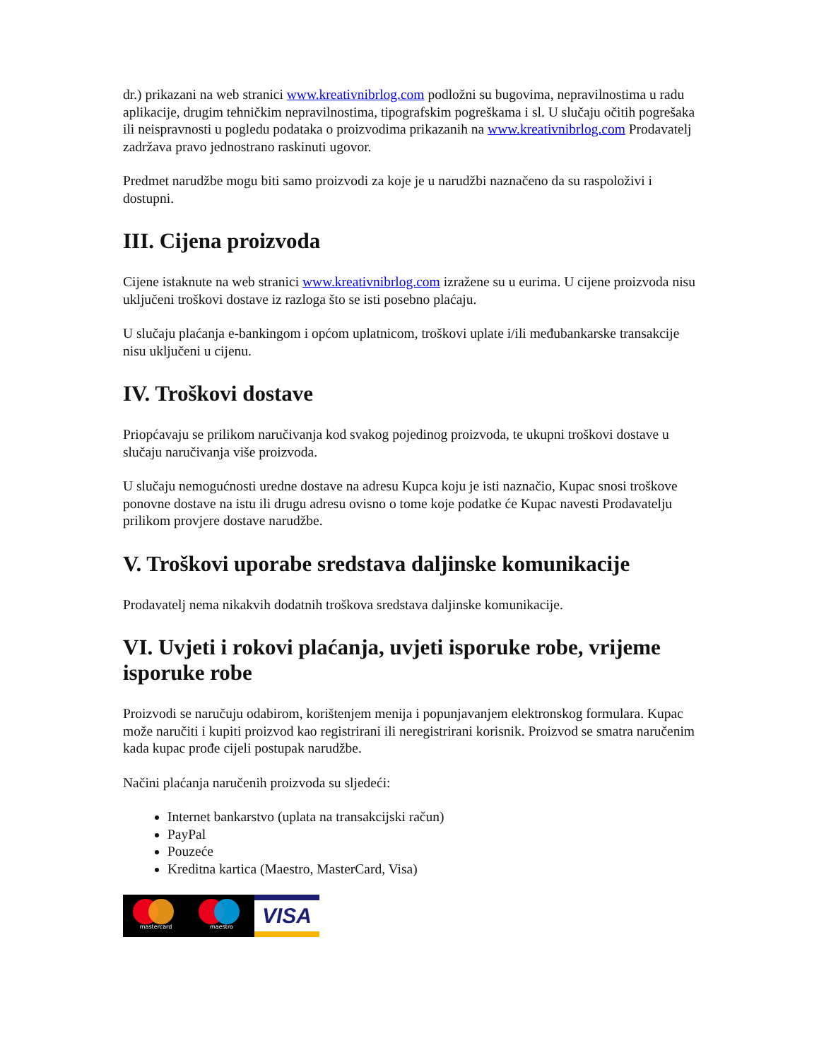dr.) prikazani na web stranici www.kreativnibrlog.com podložni su bugovima, nepravilnostima u radu aplikacije, drugim tehničkim nepravilnostima, tipografskim pogreškama i sl. U slučaju očitih pogrešaka ili neispravnosti u pogledu podataka o proizvodima prikazanih na www.kreativnibrlog.com Prodavatelj zadržava pravo jednostrano raskinuti ugovor.
Predmet narudžbe mogu biti samo proizvodi za koje je u narudžbi naznačeno da su raspoloživi i dostupni.
III. Cijena proizvoda
Cijene istaknute na web stranici www.kreativnibrlog.com izražene su u eurima. U cijene proizvoda nisu uključeni troškovi dostave iz razloga što se isti posebno plaćaju.
U slučaju plaćanja e-bankingom i općom uplatnicom, troškovi uplate i/ili međubankarske transakcije nisu uključeni u cijenu.
IV. Troškovi dostave
Priopćavaju se prilikom naručivanja kod svakog pojedinog proizvoda, te ukupni troškovi dostave u slučaju naručivanja više proizvoda.
U slučaju nemogućnosti uredne dostave na adresu Kupca koju je isti naznačio, Kupac snosi troškove ponovne dostave na istu ili drugu adresu ovisno o tome koje podatke će Kupac navesti Prodavatelju prilikom provjere dostave narudžbe.
V. Troškovi uporabe sredstava daljinske komunikacije
Prodavatelj nema nikakvih dodatnih troškova sredstava daljinske komunikacije.
VI. Uvjeti i rokovi plaćanja, uvjeti isporuke robe, vrijeme isporuke robe
Proizvodi se naručuju odabirom, korištenjem menija i popunjavanjem elektronskog formulara. Kupac može naručiti i kupiti proizvod kao registrirani ili neregistrirani korisnik. Proizvod se smatra naručenim kada kupac prođe cijeli postupak narudžbe.
Načini plaćanja naručenih proizvoda su sljedeći:
Internet bankarstvo (uplata na transakcijski račun)
PayPal
Pouzeće
Kreditna kartica (Maestro, MasterCard, Visa)
mastercard
maestro
VISA